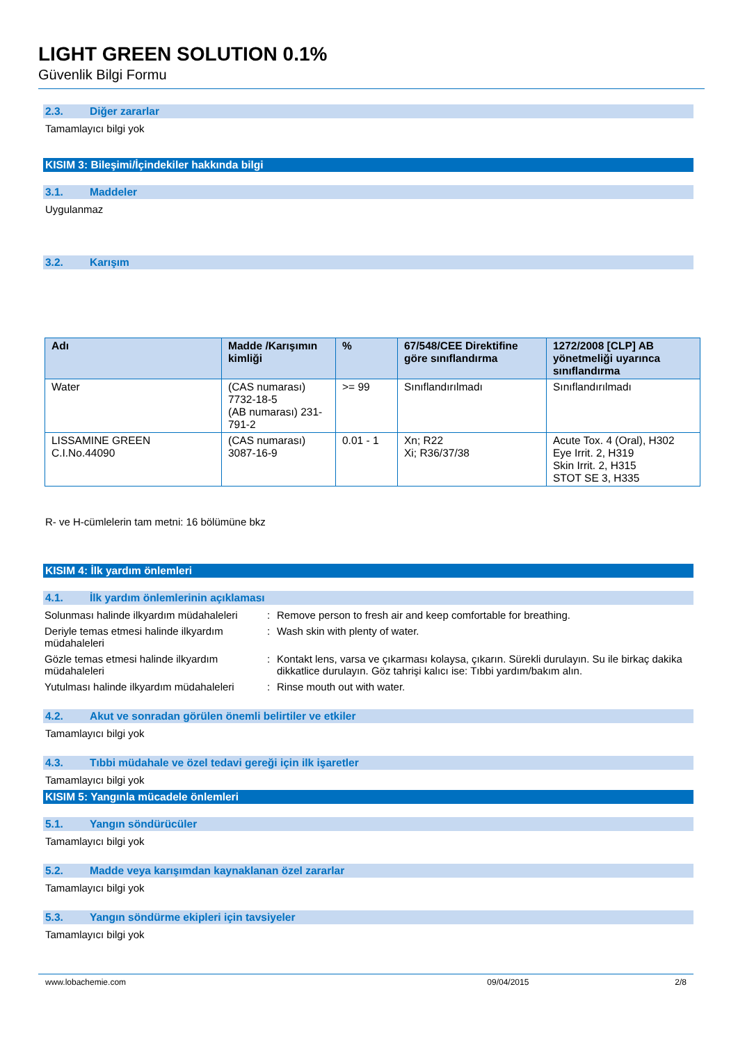LIGHT GREEN SOLUTION 0.1%
Güvenlik Bilgi Formu
2.3. Diğer zararlar
Tamamlayıcı bilgi yok
KISIM 3: Bileşimi/İçindekiler hakkında bilgi
3.1. Maddeler
Uygulanmaz
3.2. Karışım
| Adı | Madde /Karışımın kimliği | % | 67/548/CEE Direktifine göre sınıflandırma | 1272/2008 [CLP] AB yönetmeliği uyarınca sınıflandırma |
| --- | --- | --- | --- | --- |
| Water | (CAS numarası) 7732-18-5 (AB numarası) 231-791-2 | >= 99 | Sınıflandırılmadı | Sınıflandırılmadı |
| LISSAMINE GREEN C.I.No.44090 | (CAS numarası) 3087-16-9 | 0.01 - 1 | Xn; R22 Xi; R36/37/38 | Acute Tox. 4 (Oral), H302 Eye Irrit. 2, H319 Skin Irrit. 2, H315 STOT SE 3, H335 |
R- ve H-cümlelerin tam metni: 16 bölümüne bkz
KISIM 4: İlk yardım önlemleri
4.1. İlk yardım önlemlerinin açıklaması
Solunması halinde ilkyardım müdahaleleri
:
Remove person to fresh air and keep comfortable for breathing.
Deriyle temas etmesi halinde ilkyardım müdahaleleri
:
Wash skin with plenty of water.
Gözle temas etmesi halinde ilkyardım müdahaleleri
:
Kontakt lens, varsa ve çıkarması kolaysa, çıkarın. Sürekli durulayın. Su ile birkaç dakika dikkatlice durulayın. Göz tahrişi kalıcı ise: Tıbbi yardım/bakım alın.
Yutulması halinde ilkyardım müdahaleleri
:
Rinse mouth out with water.
4.2. Akut ve sonradan görülen önemli belirtiler ve etkiler
Tamamlayıcı bilgi yok
4.3. Tıbbi müdahale ve özel tedavi gereği için ilk işaretler
Tamamlayıcı bilgi yok
KISIM 5: Yangınla mücadele önlemleri
5.1. Yangın söndürücüler
Tamamlayıcı bilgi yok
5.2. Madde veya karışımdan kaynaklanan özel zararlar
Tamamlayıcı bilgi yok
5.3. Yangın söndürme ekipleri için tavsiyeler
Tamamlayıcı bilgi yok
www.lobachemie.com 09/04/2015 2/8